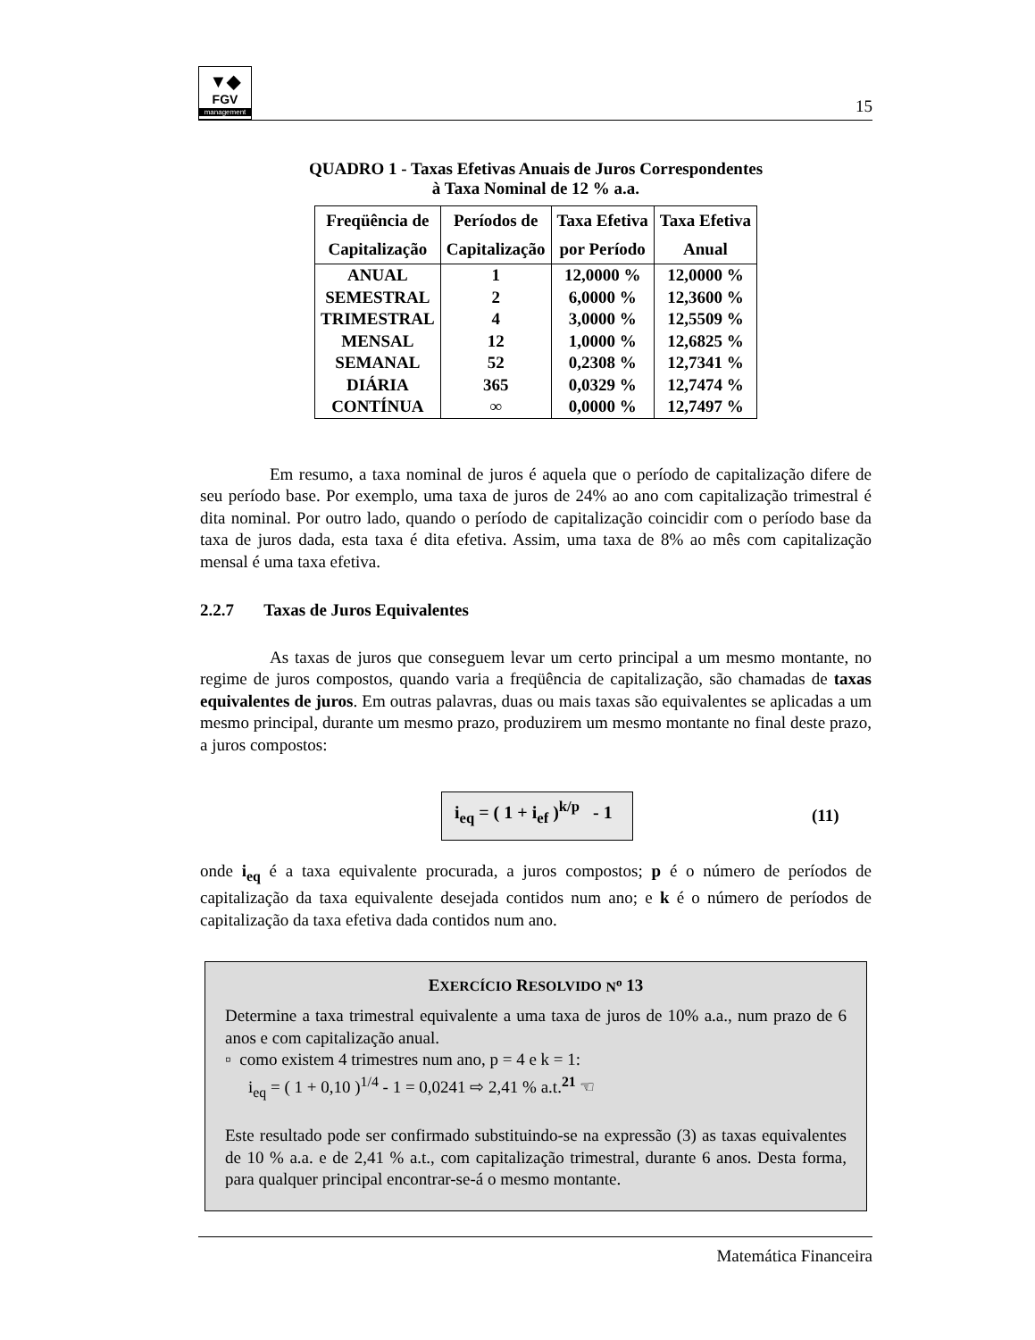▼◆
FGV
management
15
QUADRO 1 - Taxas Efetivas Anuais de Juros Correspondentes
à Taxa Nominal de 12 % a.a.
| Freqüência de Capitalização | Períodos de Capitalização | Taxa Efetiva por Período | Taxa Efetiva Anual |
| --- | --- | --- | --- |
| ANUAL | 1 | 12,0000 % | 12,0000 % |
| SEMESTRAL | 2 | 6,0000 % | 12,3600 % |
| TRIMESTRAL | 4 | 3,0000 % | 12,5509 % |
| MENSAL | 12 | 1,0000 % | 12,6825 % |
| SEMANAL | 52 | 0,2308 % | 12,7341 % |
| DIÁRIA | 365 | 0,0329 % | 12,7474 % |
| CONTÍNUA | ∞ | 0,0000 % | 12,7497 % |
Em resumo, a taxa nominal de juros é aquela que o período de capitalização difere de seu período base. Por exemplo, uma taxa de juros de 24% ao ano com capitalização trimestral é dita nominal. Por outro lado, quando o período de capitalização coincidir com o período base da taxa de juros dada, esta taxa é dita efetiva. Assim, uma taxa de 8% ao mês com capitalização mensal é uma taxa efetiva.
2.2.7 Taxas de Juros Equivalentes
As taxas de juros que conseguem levar um certo principal a um mesmo montante, no regime de juros compostos, quando varia a freqüência de capitalização, são chamadas de taxas equivalentes de juros. Em outras palavras, duas ou mais taxas são equivalentes se aplicadas a um mesmo principal, durante um mesmo prazo, produzirem um mesmo montante no final deste prazo, a juros compostos:
i<sub>eq</sub> = ( 1 + i<sub>ef</sub> )<sup>k/p</sup> - 1
(11)
onde i<sub>eq</sub> é a taxa equivalente procurada, a juros compostos; p é o número de períodos de capitalização da taxa equivalente desejada contidos num ano; e k é o número de períodos de capitalização da taxa efetiva dada contidos num ano.
EXERCÍCIO RESOLVIDO N<sup>o</sup> 13
Determine a taxa trimestral equivalente a uma taxa de juros de 10% a.a., num prazo de 6 anos e com capitalização anual.
▫ como existem 4 trimestres num ano, p = 4 e k = 1:
i<sub>eq</sub> = ( 1 + 0,10 )<sup>1/4</sup> - 1 = 0,0241 ⇨ 2,41 % a.t.<sup>21</sup> ☜
Este resultado pode ser confirmado substituindo-se na expressão (3) as taxas equivalentes de 10 % a.a. e de 2,41 % a.t., com capitalização trimestral, durante 6 anos. Desta forma, para qualquer principal encontrar-se-á o mesmo montante.
Matemática Financeira